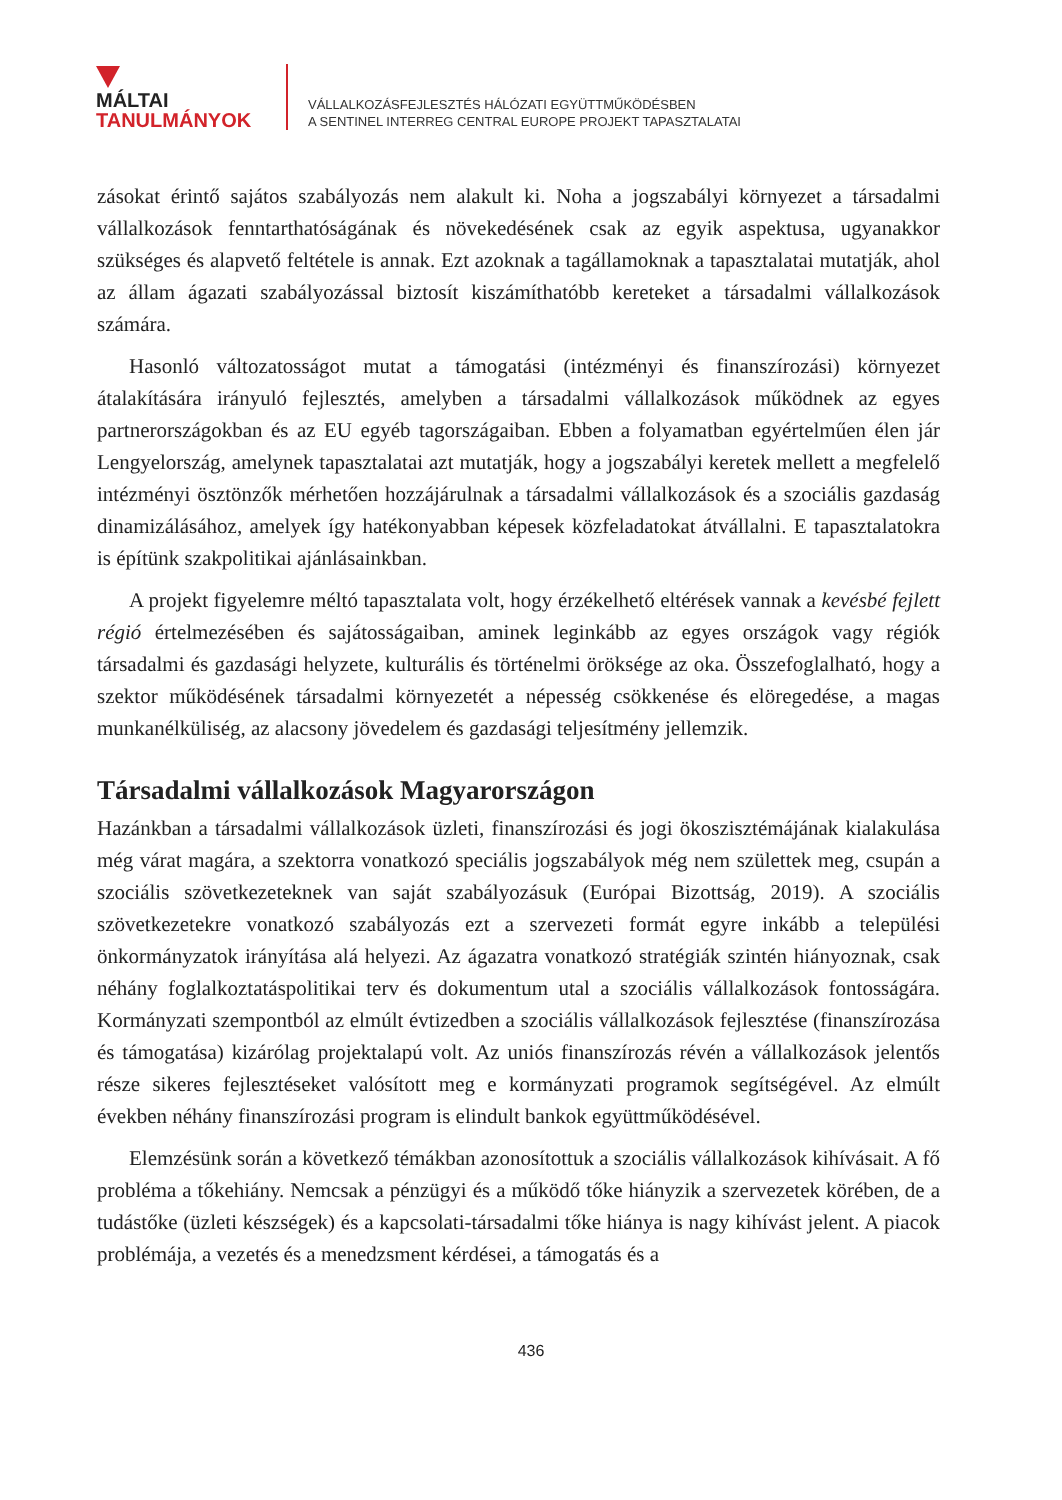MÁLTAI
TANULMÁNYOK
VÁLLALKOZÁSFEJLESZTÉS HÁLÓZATI EGYÜTTMŰKÖDÉSBEN
A SENTINEL INTERREG CENTRAL EUROPE PROJEKT TAPASZTALATAI
zásokat érintő sajátos szabályozás nem alakult ki. Noha a jogszabályi környezet a társadalmi vállalkozások fenntarthatóságának és növekedésének csak az egyik aspektusa, ugyanakkor szükséges és alapvető feltétele is annak. Ezt azoknak a tagállamoknak a tapasztalatai mutatják, ahol az állam ágazati szabályozással biztosít kiszámíthatóbb kereteket a társadalmi vállalkozások számára.
Hasonló változatosságot mutat a támogatási (intézményi és finanszírozási) környezet átalakítására irányuló fejlesztés, amelyben a társadalmi vállalkozások működnek az egyes partnerországokban és az EU egyéb tagországaiban. Ebben a folyamatban egyértelműen élen jár Lengyelország, amelynek tapasztalatai azt mutatják, hogy a jogszabályi keretek mellett a megfelelő intézményi ösztönzők mérhetően hozzájárulnak a társadalmi vállalkozások és a szociális gazdaság dinamizálásához, amelyek így hatékonyabban képesek közfeladatokat átvállalni. E tapasztalatokra is építünk szakpolitikai ajánlásainkban.
A projekt figyelemre méltó tapasztalata volt, hogy érzékelhető eltérések vannak a kevésbé fejlett régió értelmezésében és sajátosságaiban, aminek leginkább az egyes országok vagy régiók társadalmi és gazdasági helyzete, kulturális és történelmi öröksége az oka. Összefoglalható, hogy a szektor működésének társadalmi környezetét a népesség csökkenése és elöregedése, a magas munkanélküliség, az alacsony jövedelem és gazdasági teljesítmény jellemzik.
Társadalmi vállalkozások Magyarországon
Hazánkban a társadalmi vállalkozások üzleti, finanszírozási és jogi ökoszisztémájának kialakulása még várat magára, a szektorra vonatkozó speciális jogszabályok még nem születtek meg, csupán a szociális szövetkezeteknek van saját szabályozásuk (Európai Bizottság, 2019). A szociális szövetkezetekre vonatkozó szabályozás ezt a szervezeti formát egyre inkább a települési önkormányzatok irányítása alá helyezi. Az ágazatra vonatkozó stratégiák szintén hiányoznak, csak néhány foglalkoztatáspolitikai terv és dokumentum utal a szociális vállalkozások fontosságára. Kormányzati szempontból az elmúlt évtizedben a szociális vállalkozások fejlesztése (finanszírozása és támogatása) kizárólag projektalapú volt. Az uniós finanszírozás révén a vállalkozások jelentős része sikeres fejlesztéseket valósított meg e kormányzati programok segítségével. Az elmúlt években néhány finanszírozási program is elindult bankok együttműködésével.
Elemzésünk során a következő témákban azonosítottuk a szociális vállalkozások kihívásait. A fő probléma a tőkehiány. Nemcsak a pénzügyi és a működő tőke hiányzik a szervezetek körében, de a tudástőke (üzleti készségek) és a kapcsolati-társadalmi tőke hiánya is nagy kihívást jelent. A piacok problémája, a vezetés és a menedzsment kérdései, a támogatás és a
436